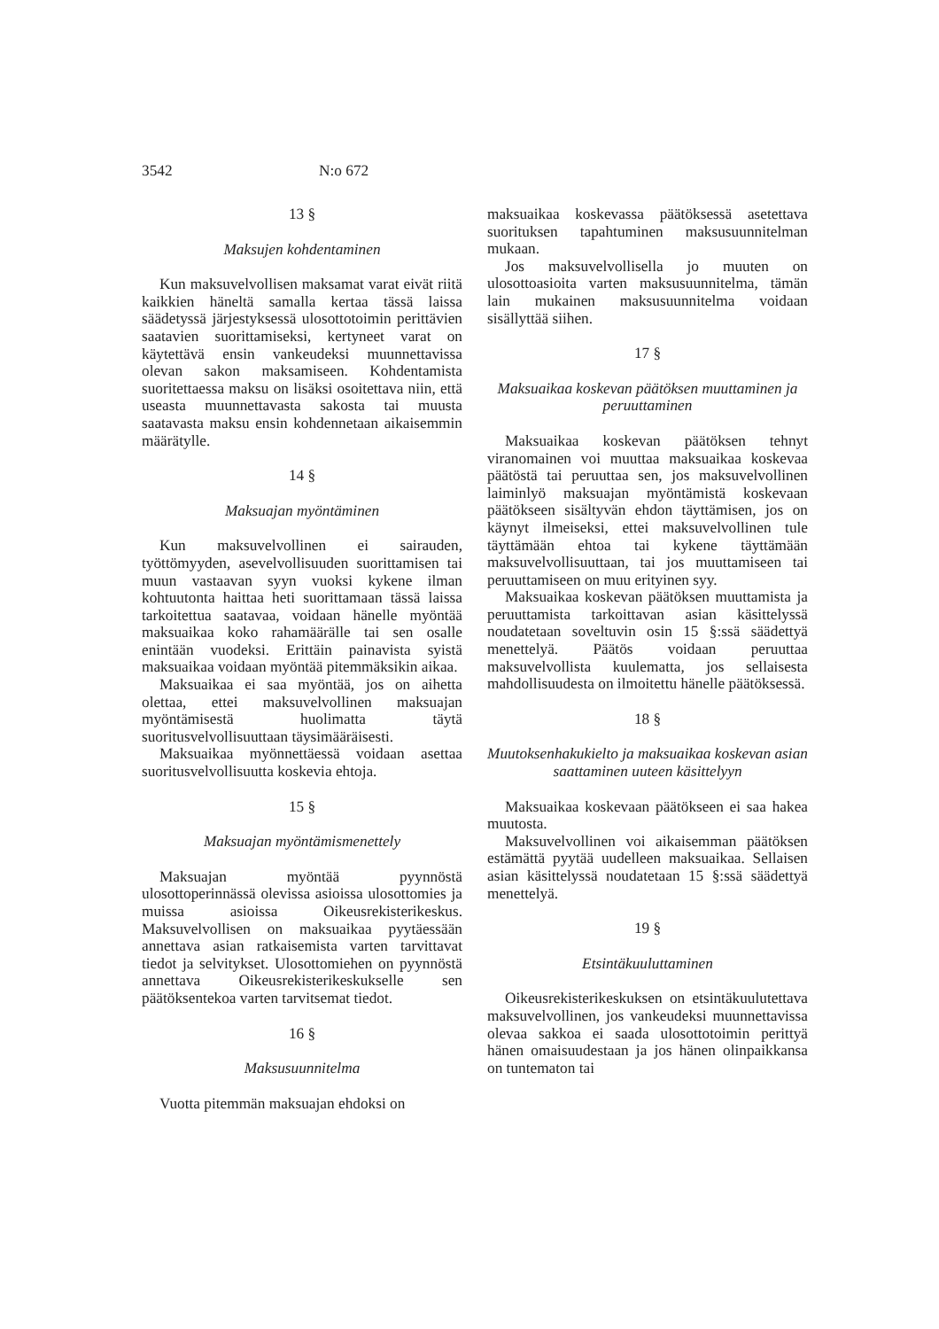3542 N:o 672
13 §
Maksujen kohdentaminen
Kun maksuvelvollisen maksamat varat eivät riitä kaikkien häneltä samalla kertaa tässä laissa säädetyssä järjestyksessä ulosottotoimin perittävien saatavien suorittamiseksi, kertyneet varat on käytettävä ensin vankeudeksi muunnettavissa olevan sakon maksamiseen. Kohdentamista suoritettaessa maksu on lisäksi osoitettava niin, että useasta muunnettavasta sakosta tai muusta saatavasta maksu ensin kohdennetaan aikaisemmin määrätylle.
14 §
Maksuajan myöntäminen
Kun maksuvelvollinen ei sairauden, työttömyyden, asevelvollisuuden suorittamisen tai muun vastaavan syyn vuoksi kykene ilman kohtuutonta haittaa heti suorittamaan tässä laissa tarkoitettua saatavaa, voidaan hänelle myöntää maksuaikaa koko rahamäärälle tai sen osalle enintään vuodeksi. Erittäin painavista syistä maksuaikaa voidaan myöntää pitemmäksikin aikaa.
Maksuaikaa ei saa myöntää, jos on aihetta olettaa, ettei maksuvelvollinen maksuajan myöntämisestä huolimatta täytä suoritusvelvollisuuttaan täysimääräisesti.
Maksuaikaa myönnettäessä voidaan asettaa suoritusvelvollisuutta koskevia ehtoja.
15 §
Maksuajan myöntämismenettely
Maksuajan myöntää pyynnöstä ulosottoperinnässä olevissa asioissa ulosottomies ja muissa asioissa Oikeusrekisterikeskus. Maksuvelvollisen on maksuaikaa pyytäessään annettava asian ratkaisemista varten tarvittavat tiedot ja selvitykset. Ulosottomiehen on pyynnöstä annettava Oikeusrekisterikeskukselle sen päätöksentekoa varten tarvitsemat tiedot.
16 §
Maksusuunnitelma
Vuotta pitemmän maksuajan ehdoksi on
maksuaikaa koskevassa päätöksessä asetettava suorituksen tapahtuminen maksusuunnitelman mukaan.
Jos maksuvelvollisella jo muuten on ulosottoasioita varten maksusuunnitelma, tämän lain mukainen maksusuunnitelma voidaan sisällyttää siihen.
17 §
Maksuaikaa koskevan päätöksen muuttaminen ja peruuttaminen
Maksuaikaa koskevan päätöksen tehnyt viranomainen voi muuttaa maksuaikaa koskevaa päätöstä tai peruuttaa sen, jos maksuvelvollinen laiminlyö maksuajan myöntämistä koskevaan päätökseen sisältyvän ehdon täyttämisen, jos on käynyt ilmeiseksi, ettei maksuvelvollinen tule täyttämään ehtoa tai kykene täyttämään maksuvelvollisuuttaan, tai jos muuttamiseen tai peruuttamiseen on muu erityinen syy.
Maksuaikaa koskevan päätöksen muuttamista ja peruuttamista tarkoittavan asian käsittelyssä noudatetaan soveltuvin osin 15 §:ssä säädettyä menettelyä. Päätös voidaan peruuttaa maksuvelvollista kuulematta, jos sellaisesta mahdollisuudesta on ilmoitettu hänelle päätöksessä.
18 §
Muutoksenhakukielto ja maksuaikaa koskevan asian saattaminen uuteen käsittelyyn
Maksuaikaa koskevaan päätökseen ei saa hakea muutosta.
Maksuvelvollinen voi aikaisemman päätöksen estämättä pyytää uudelleen maksuaikaa. Sellaisen asian käsittelyssä noudatetaan 15 §:ssä säädettyä menettelyä.
19 §
Etsintäkuuluttaminen
Oikeusrekisterikeskuksen on etsintäkuulutettava maksuvelvollinen, jos vankeudeksi muunnettavissa olevaa sakkoa ei saada ulosottotoimin perittyä hänen omaisuudestaan ja jos hänen olinpaikkansa on tuntematon tai